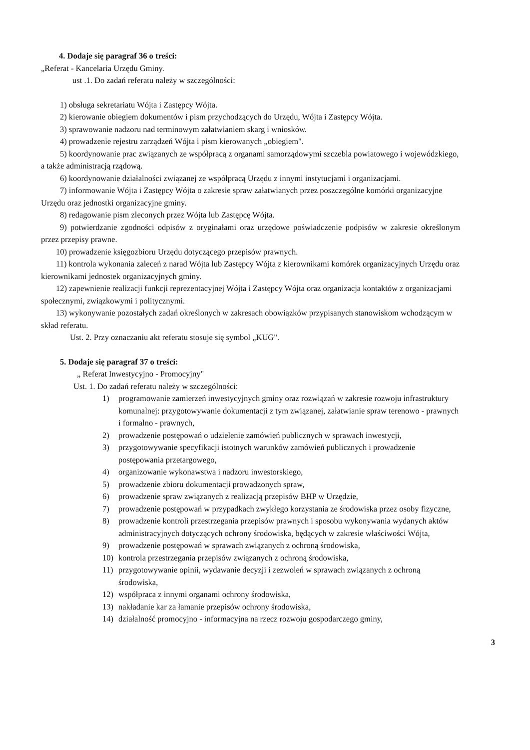4. Dodaje się paragraf 36 o treści:
„Referat - Kancelaria Urzędu Gminy.
ust .1. Do zadań referatu należy w szczególności:
1) obsługa sekretariatu Wójta i Zastępcy Wójta.
2) kierowanie obiegiem dokumentów i pism przychodzących do Urzędu, Wójta i Zastępcy Wójta.
3) sprawowanie nadzoru nad terminowym załatwianiem skarg i wniosków.
4) prowadzenie rejestru zarządzeń Wójta i pism kierowanych „obiegiem".
5) koordynowanie prac związanych ze współpracą z organami samorządowymi szczebla powiatowego i wojewódzkiego, a także administracją rządową.
6) koordynowanie działalności związanej ze współpracą Urzędu z innymi instytucjami i organizacjami.
7) informowanie Wójta i Zastępcy Wójta o zakresie spraw załatwianych przez poszczególne komórki organizacyjne Urzędu oraz jednostki organizacyjne gminy.
8) redagowanie pism zleconych przez Wójta lub Zastępcę Wójta.
9) potwierdzanie zgodności odpisów z oryginałami oraz urzędowe poświadczenie podpisów w zakresie określonym przez przepisy prawne.
10) prowadzenie księgozbioru Urzędu dotyczącego przepisów prawnych.
11) kontrola wykonania zaleceń z narad Wójta lub Zastępcy Wójta z kierownikami komórek organizacyjnych Urzędu oraz kierownikami jednostek organizacyjnych gminy.
12) zapewnienie realizacji funkcji reprezentacyjnej Wójta i Zastępcy Wójta oraz organizacja kontaktów z organizacjami społecznymi, związkowymi i politycznymi.
13) wykonywanie pozostałych zadań określonych w zakresach obowiązków przypisanych stanowiskom wchodzącym w skład referatu.
Ust. 2. Przy oznaczaniu akt referatu stosuje się symbol „KUG".
5. Dodaje się paragraf 37 o treści:
„ Referat Inwestycyjno - Promocyjny"
Ust. 1. Do zadań referatu należy w szczególności:
1) programowanie zamierzeń inwestycyjnych gminy oraz rozwiązań w zakresie rozwoju infrastruktury komunalnej: przygotowywanie dokumentacji z tym związanej, załatwianie spraw terenowo - prawnych i formalno - prawnych,
2) prowadzenie postępowań o udzielenie zamówień publicznych w sprawach inwestycji,
3) przygotowywanie specyfikacji istotnych warunków zamówień publicznych i prowadzenie postępowania przetargowego,
4) organizowanie wykonawstwa i nadzoru inwestorskiego,
5) prowadzenie zbioru dokumentacji prowadzonych spraw,
6) prowadzenie spraw związanych z realizacją przepisów BHP w Urzędzie,
7) prowadzenie postępowań w przypadkach zwykłego korzystania ze środowiska przez osoby fizyczne,
8) prowadzenie kontroli przestrzegania przepisów prawnych i sposobu wykonywania wydanych aktów administracyjnych dotyczących ochrony środowiska, będących w zakresie właściwości Wójta,
9) prowadzenie postępowań w sprawach związanych z ochroną środowiska,
10) kontrola przestrzegania przepisów związanych z ochroną środowiska,
11) przygotowywanie opinii, wydawanie decyzji i zezwoleń w sprawach związanych z ochroną środowiska,
12) współpraca z innymi organami ochrony środowiska,
13) nakładanie kar za łamanie przepisów ochrony środowiska,
14) działalność promocyjno - informacyjna na rzecz rozwoju gospodarczego gminy,
3